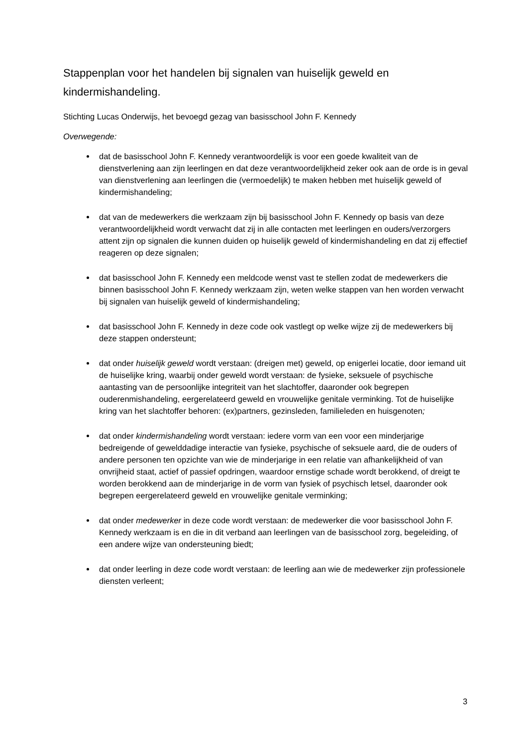Stappenplan voor het handelen bij signalen van huiselijk geweld en kindermishandeling.
Stichting Lucas Onderwijs, het bevoegd gezag van basisschool John F. Kennedy
Overwegende:
dat de basisschool John F. Kennedy verantwoordelijk is voor een goede kwaliteit van de dienstverlening aan zijn leerlingen en dat deze verantwoordelijkheid zeker ook aan de orde is in geval van dienstverlening aan leerlingen die (vermoedelijk) te maken hebben met huiselijk geweld of kindermishandeling;
dat van de medewerkers die werkzaam zijn bij basisschool John F. Kennedy op basis van deze verantwoordelijkheid wordt verwacht dat zij in alle contacten met leerlingen en ouders/verzorgers attent zijn op signalen die kunnen duiden op huiselijk geweld of kindermishandeling en dat zij effectief reageren op deze signalen;
dat basisschool John F. Kennedy een meldcode wenst vast te stellen zodat de medewerkers die binnen basisschool John F. Kennedy werkzaam zijn, weten welke stappen van hen worden verwacht bij signalen van huiselijk geweld of kindermishandeling;
dat basisschool John F. Kennedy in deze code ook vastlegt op welke wijze zij de medewerkers bij deze stappen ondersteunt;
dat onder huiselijk geweld wordt verstaan: (dreigen met) geweld, op enigerlei locatie, door iemand uit de huiselijke kring, waarbij onder geweld wordt verstaan: de fysieke, seksuele of psychische aantasting van de persoonlijke integriteit van het slachtoffer, daaronder ook begrepen ouderenmishandeling, eergerelateerd geweld en vrouwelijke genitale verminking. Tot de huiselijke kring van het slachtoffer behoren: (ex)partners, gezinsleden, familieleden en huisgenoten;
dat onder kindermishandeling wordt verstaan: iedere vorm van een voor een minderjarige bedreigende of gewelddadige interactie van fysieke, psychische of seksuele aard, die de ouders of andere personen ten opzichte van wie de minderjarige in een relatie van afhankelijkheid of van onvrijheid staat, actief of passief opdringen, waardoor ernstige schade wordt berokkend, of dreigt te worden berokkend aan de minderjarige in de vorm van fysiek of psychisch letsel, daaronder ook begrepen eergerelateerd geweld en vrouwelijke genitale verminking;
dat onder medewerker in deze code wordt verstaan: de medewerker die voor basisschool John F. Kennedy werkzaam is en die in dit verband aan leerlingen van de basisschool zorg, begeleiding, of een andere wijze van ondersteuning biedt;
dat onder leerling in deze code wordt verstaan: de leerling aan wie de medewerker zijn professionele diensten verleent;
3